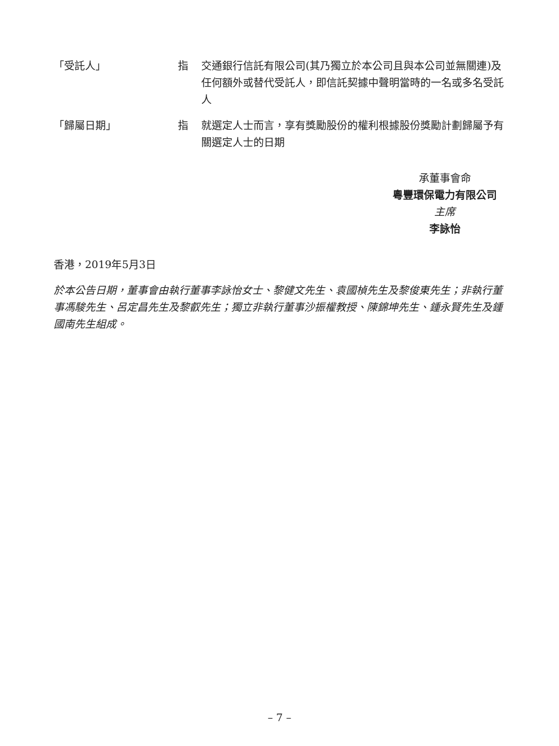| 「受託人」 | 指 | 交通銀行信託有限公司(其乃獨立於本公司且與本公司並無關連)及任何額外或替代受託人，即信託契據中聲明當時的一名或多名受託人 |
| 「歸屬日期」 | 指 | 就選定人士而言，享有獎勵股份的權利根據股份獎勵計劃歸屬予有關選定人士的日期 |
承董事會命
粵豐環保電力有限公司
主席
李詠怡
香港，2019年5月3日
於本公告日期，董事會由執行董事李詠怡女士、黎健文先生、袁國楨先生及黎俊東先生；非執行董事馮駿先生、呂定昌先生及黎叡先生；獨立非執行董事沙振權教授、陳錦坤先生、鍾永賢先生及鍾國南先生組成。
– 7 –